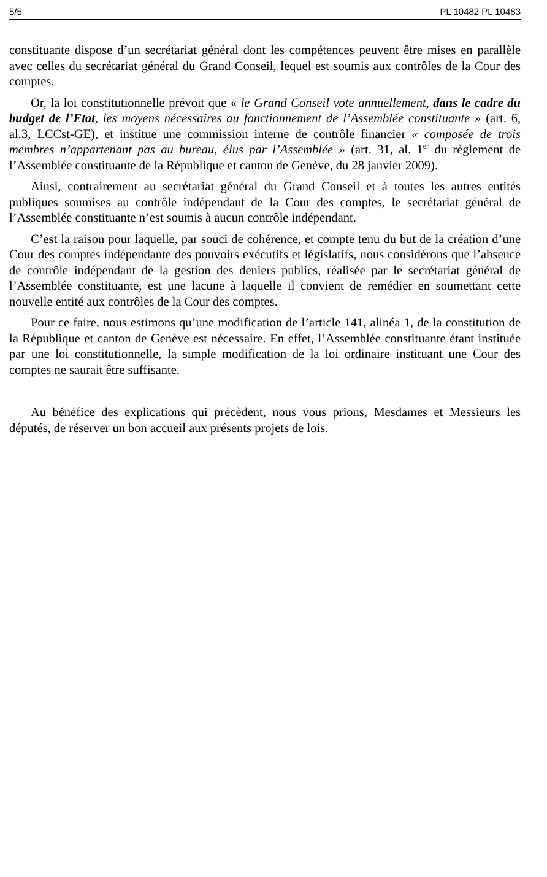5/5 PL 10482 PL 10483
constituante dispose d’un secrétariat général dont les compétences peuvent être mises en parallèle avec celles du secrétariat général du Grand Conseil, lequel est soumis aux contrôles de la Cour des comptes.
Or, la loi constitutionnelle prévoit que « le Grand Conseil vote annuellement, dans le cadre du budget de l’Etat, les moyens nécessaires au fonctionnement de l’Assemblée constituante » (art. 6, al.3, LCCst-GE), et institue une commission interne de contrôle financier « composée de trois membres n’appartenant pas au bureau, élus par l’Assemblée » (art. 31, al. 1<sup>er</sup> du règlement de l’Assemblée constituante de la République et canton de Genève, du 28 janvier 2009).
Ainsi, contrairement au secrétariat général du Grand Conseil et à toutes les autres entités publiques soumises au contrôle indépendant de la Cour des comptes, le secrétariat général de l’Assemblée constituante n’est soumis à aucun contrôle indépendant.
C’est la raison pour laquelle, par souci de cohérence, et compte tenu du but de la création d’une Cour des comptes indépendante des pouvoirs exécutifs et législatifs, nous considérons que l’absence de contrôle indépendant de la gestion des deniers publics, réalisée par le secrétariat général de l’Assemblée constituante, est une lacune à laquelle il convient de remédier en soumettant cette nouvelle entité aux contrôles de la Cour des comptes.
Pour ce faire, nous estimons qu’une modification de l’article 141, alinéa 1, de la constitution de la République et canton de Genève est nécessaire. En effet, l’Assemblée constituante étant instituée par une loi constitutionnelle, la simple modification de la loi ordinaire instituant une Cour des comptes ne saurait être suffisante.
Au bénéfice des explications qui précèdent, nous vous prions, Mesdames et Messieurs les députés, de réserver un bon accueil aux présents projets de lois.